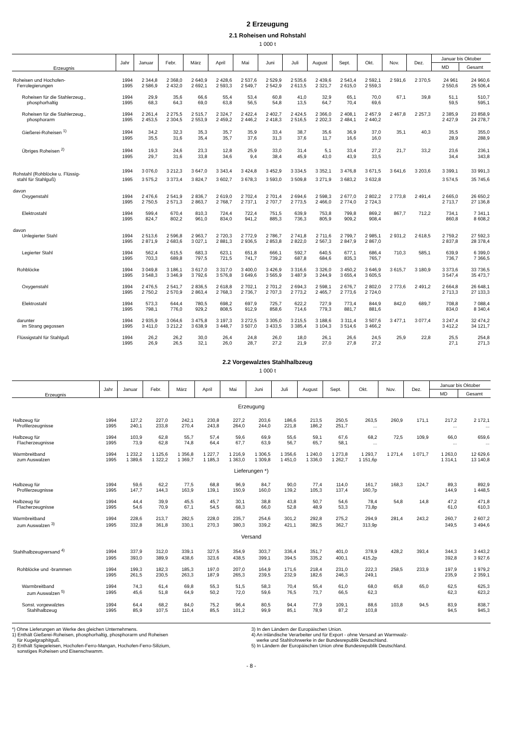2 Erzeugung
2.1 Roheisen und Rohstahl
1 000 t
| Erzeugnis | Jahr | Januar | Febr. | März | April | Mai | Juni | Juli | August | Sept. | Okt. | Nov. | Dez. | Januar bis Oktober | |
| --- | --- | --- | --- | --- | --- | --- | --- | --- | --- | --- | --- | --- | --- | --- | --- |
| | | | | | | | | | | | | | | MD | Gesamt |
| Roheisen und Hochofen- | 1994 | 2 344,8 | 2 368,0 | 2 640,9 | 2 428,6 | 2 537,6 | 2 529,9 | 2 535,6 | 2 439,6 | 2 543,4 | 2 592,1 | 2 591,6 | 2 370,5 | 24 961 | 24 960,6 |
| Ferrolegierungen | 1995 | 2 586,9 | 2 432,0 | 2 692,1 | 2 593,3 | 2 549,7 | 2 542,9 | 2 613,5 | 2 321,7 | 2 615,0 | 2 559,3 | | | 2 550,6 | 25 506,4 |
| Roheisen für die Stahlerzeug., | 1994 | 29,9 | 35,6 | 66,6 | 55,4 | 53,4 | 60,8 | 41,0 | 32,9 | 65,1 | 70,0 | 67,1 | 39,8 | 51,1 | 510,7 |
| phosphorhaltig | 1995 | 68,3 | 64,3 | 69,0 | 63,8 | 56,5 | 54,8 | 13,5 | 64,7 | 70,4 | 69,6 | | | 59,5 | 595,1 |
| Roheisen für die Stahlerzeug., | 1994 | 2 261,4 | 2 275,5 | 2 515,7 | 2 324,7 | 2 422,4 | 2 402,7 | 2 424,5 | 2 366,0 | 2 408,1 | 2 457,9 | 2 467,8 | 2 257,3 | 2 385,9 | 23 858,9 |
| phosphorarm | 1995 | 2 453,5 | 2 304,5 | 2 553,9 | 2 459,2 | 2 446,2 | 2 418,3 | 2 516,5 | 2 202,3 | 2 484,1 | 2 440,2 | | | 2 427,9 | 24 278,7 |
| Gießerei-Roheisen <sup>1)</sup> | 1994 | 34,2 | 32,3 | 35,3 | 35,7 | 35,9 | 33,4 | 38,7 | 35,6 | 36,9 | 37,0 | 35,1 | 40,3 | 35,5 | 355,0 |
| | 1995 | 35,5 | 31,6 | 35,4 | 35,7 | 37,6 | 31,3 | 37,6 | 11,7 | 16,6 | 16,0 | | | 28,9 | 288,9 |
| Übriges Roheisen <sup>2)</sup> | 1994 | 19,3 | 24,6 | 23,3 | 12,8 | 25,9 | 33,0 | 31,4 | 5,1 | 33,4 | 27,2 | 21,7 | 33,2 | 23,6 | 236,1 |
| | 1995 | 29,7 | 31,6 | 33,8 | 34,6 | 9,4 | 38,4 | 45,9 | 43,0 | 43,9 | 33,5 | | | 34,4 | 343,8 |
| Rohstahl (Rohblöcke u. Flüssig- | 1994 | 3 076,0 | 3 212,3 | 3 647,0 | 3 343,4 | 3 424,8 | 3 452,9 | 3 334,5 | 3 352,1 | 3 476,8 | 3 671,5 | 3 641,6 | 3 203,6 | 3 399,1 | 33 991,3 |
| stahl für Stahlguß) | 1995 | 3 575,2 | 3 373,4 | 3 824,7 | 3 602,7 | 3 678,3 | 3 593,0 | 3 509,8 | 3 271,9 | 3 683,2 | 3 632,8 | | | 3 574,5 | 35 745,6 |
| davon | | | | | | | | | | | | | | | |
| Oxygenstahl | 1994 | 2 476,6 | 2 541,9 | 2 836,7 | 2 619,0 | 2 702,4 | 2 701,4 | 2 694,6 | 2 598,3 | 2 677,0 | 2 802,2 | 2 773,8 | 2 491,4 | 2 665,0 | 26 650,2 |
| | 1995 | 2 750,5 | 2 571,3 | 2 863,7 | 2 768,7 | 2 737,1 | 2 707,7 | 2 773,5 | 2 466,0 | 2 774,0 | 2 724,3 | | | 2 713,7 | 27 136,8 |
| Elektrostahl | 1994 | 599,4 | 670,4 | 810,3 | 724,4 | 722,4 | 751,5 | 639,9 | 753,8 | 799,8 | 869,2 | 867,7 | 712,2 | 734,1 | 7 341,1 |
| | 1995 | 824,7 | 802,2 | 961,0 | 834,0 | 941,2 | 885,3 | 736,3 | 805,9 | 909,2 | 908,4 | | | 860,8 | 8 608,2 |
| davon | | | | | | | | | | | | | | | |
| Unlegierter Stahl | 1994 | 2 513,6 | 2 596,8 | 2 963,7 | 2 720,3 | 2 772,9 | 2 786,7 | 2 741,8 | 2 711,6 | 2 799,7 | 2 985,1 | 2 931,2 | 2 618,5 | 2 759,2 | 27 592,3 |
| | 1995 | 2 871,9 | 2 683,6 | 3 027,1 | 2 881,3 | 2 936,5 | 2 853,8 | 2 822,0 | 2 567,3 | 2 847,9 | 2 867,0 | | | 2 837,8 | 28 378,4 |
| Legierter Stahl | 1994 | 562,4 | 615,5 | 683,3 | 623,1 | 651,8 | 666,1 | 592,7 | 640,5 | 677,1 | 686,4 | 710,3 | 585,1 | 639,9 | 6 399,0 |
| | 1995 | 703,3 | 689,8 | 797,5 | 721,5 | 741,7 | 739,2 | 687,8 | 684,6 | 835,3 | 765,7 | | | 736,7 | 7 366,5 |
| Rohblöcke | 1994 | 3 049,8 | 3 186,1 | 3 617,0 | 3 317,0 | 3 400,0 | 3 426,9 | 3 316,6 | 3 326,0 | 3 450,2 | 3 646,9 | 3 615,7 | 3 180,9 | 3 373,6 | 33 736,5 |
| | 1995 | 3 548,3 | 3 346,9 | 3 792,6 | 3 576,8 | 3 649,6 | 3 565,9 | 3 487,9 | 3 244,9 | 3 655,4 | 3 605,5 | | | 3 547,4 | 35 473,7 |
| Oxygenstahl | 1994 | 2 476,5 | 2 541,7 | 2 836,5 | 2 618,8 | 2 702,1 | 2 701,2 | 2 694,3 | 2 598,1 | 2 676,7 | 2 802,0 | 2 773,6 | 2 491,2 | 2 664,8 | 26 648,1 |
| | 1995 | 2 750,2 | 2 570,9 | 2 863,4 | 2 768,3 | 2 736,7 | 2 707,3 | 2 773,2 | 2 465,7 | 2 773,6 | 2 724,0 | | | 2 713,3 | 27 133,3 |
| Elektrostahl | 1994 | 573,3 | 644,4 | 780,5 | 698,2 | 697,9 | 725,7 | 622,2 | 727,9 | 773,4 | 844,9 | 842,0 | 689,7 | 708,8 | 7 088,4 |
| | 1995 | 798,1 | 776,0 | 929,2 | 808,5 | 912,9 | 858,6 | 714,6 | 779,3 | 881,7 | 881,6 | | | 834,0 | 8 340,4 |
| darunter | 1994 | 2 935,9 | 3 064,6 | 3 475,8 | 3 197,3 | 3 272,5 | 3 305,0 | 3 215,5 | 3 188,6 | 3 311,4 | 3 507,6 | 3 477,1 | 3 077,4 | 3 247,4 | 32 474,2 |
| im Strang gegossen | 1995 | 3 411,0 | 3 212,2 | 3 638,9 | 3 448,7 | 3 507,0 | 3 433,5 | 3 385,4 | 3 104,3 | 3 514,6 | 3 466,2 | | | 3 412,2 | 34 121,7 |
| Flüssigstahl für Stahlguß | 1994 | 26,2 | 26,2 | 30,0 | 26,4 | 24,8 | 26,0 | 18,0 | 26,1 | 26,6 | 24,5 | 25,9 | 22,8 | 25,5 | 254,8 |
| | 1995 | 26,9 | 26,5 | 32,1 | 26,0 | 28,7 | 27,2 | 21,9 | 27,0 | 27,8 | 27,2 | | | 27,1 | 271,3 |
2.2 Vorgewalztes Stahlhalbzeug
1 000 t
| Erzeugnis | Jahr | Januar | Febr. | März | April | Mai | Juni | Juli | August | Sept. | Okt. | Nov. | Dez. | Januar bis Oktober | |
| --- | --- | --- | --- | --- | --- | --- | --- | --- | --- | --- | --- | --- | --- | --- | --- |
| | | | | | | | | | | | | | | MD | Gesamt |
| Erzeugung | | | | | | | | | | | | | | | |
| Halbzeug für | 1994 | 127,2 | 227,0 | 242,1 | 230,8 | 227,2 | 203,6 | 186,6 | 213,5 | 250,5 | 263,5 | 260,9 | 171,1 | 217,2 | 2 172,1 |
| Profilerzeugnisse | 1995 | 240,1 | 233,8 | 270,4 | 243,8 | 264,0 | 244,0 | 221,8 | 186,2 | 251,7 | ... | | | ... | ... |
| Halbzeug für | 1994 | 103,9 | 62,8 | 55,7 | 57,4 | 59,6 | 69,9 | 55,6 | 59,1 | 67,6 | 68,2 | 72,5 | 109,9 | 66,0 | 659,6 |
| Flacherzeugnisse | 1995 | 73,9 | 62,8 | 74,8 | 64,4 | 67,7 | 63,9 | 56,7 | 65,7 | 58,1 | ... | | | ... | ... |
| Warmbreitband | 1994 | 1 232,2 | 1 125,6 | 1 356,8 | 1 227,7 | 1 216,9 | 1 306,5 | 1 356,6 | 1 240,0 | 1 273,8 | 1 293,7 | 1 271,4 | 1 071,7 | 1 263,0 | 12 629,6 |
| zum Auswalzen | 1995 | 1 389,6 | 1 322,2 | 1 369,7 | 1 185,3 | 1 363,0 | 1 309,8 | 1 451,0 | 1 336,0 | 1 262,7 | 1 151,6p | | | 1 314,1 | 13 140,8 |
| Lieferungen *) | | | | | | | | | | | | | | | |
| Halbzeug für | 1994 | 59,6 | 62,2 | 77,5 | 68,8 | 96,9 | 84,7 | 90,0 | 77,4 | 114,0 | 161,7 | 168,3 | 124,7 | 89,3 | 892,9 |
| Profilerzeugnisse | 1995 | 147,7 | 144,3 | 163,9 | 139,1 | 150,9 | 160,0 | 139,2 | 105,3 | 137,4 | 160,7p | | | 144,9 | 1 448,5 |
| Halbzeug für | 1994 | 44,4 | 39,9 | 45,5 | 45,7 | 30,1 | 38,8 | 43,8 | 50,7 | 54,6 | 78,4 | 54,8 | 14,8 | 47,2 | 471,8 |
| Flacherzeugnisse | 1995 | 54,6 | 70,9 | 67,1 | 54,5 | 68,3 | 66,0 | 52,8 | 48,9 | 53,3 | 73,8p | | | 61,0 | 610,3 |
| Warmbreitband | 1994 | 228,6 | 213,7 | 282,5 | 228,0 | 235,7 | 254,6 | 301,2 | 292,8 | 275,2 | 294,9 | 281,4 | 243,2 | 260,7 | 2 607,2 |
| zum Auswalzen <sup>3)</sup> | 1995 | 332,8 | 361,8 | 330,1 | 270,3 | 380,3 | 339,2 | 421,1 | 382,5 | 362,7 | 313,9p | | | 349,5 | 3 494,6 |
| Versand | | | | | | | | | | | | | | | |
| Stahlhalbzeugversand <sup>4)</sup> | 1994 | 337,9 | 312,0 | 339,1 | 327,5 | 354,9 | 303,7 | 336,4 | 351,7 | 401,0 | 378,9 | 428,2 | 393,4 | 344,3 | 3 443,2 |
| | 1995 | 393,0 | 389,9 | 438,6 | 323,6 | 438,5 | 399,1 | 394,5 | 335,2 | 400,1 | 415,2p | | | 392,8 | 3 927,6 |
| Rohblöcke und -brammen | 1994 | 199,3 | 182,3 | 185,3 | 197,0 | 207,0 | 164,9 | 171,6 | 218,4 | 231,0 | 222,3 | 258,5 | 233,9 | 197,9 | 1 979,2 |
| | 1995 | 261,5 | 230,5 | 263,3 | 187,9 | 265,3 | 239,5 | 232,9 | 182,6 | 246,3 | 249,1 | | | 235,9 | 2 359,1 |
| Warmbreitband | 1994 | 74,3 | 61,4 | 69,8 | 55,3 | 51,5 | 58,3 | 70,4 | 55,4 | 61,0 | 68,0 | 65,8 | 65,0 | 62,5 | 625,3 |
| zum Auswalzen <sup>5)</sup> | 1995 | 45,6 | 51,8 | 64,9 | 50,2 | 72,0 | 59,6 | 76,5 | 73,7 | 66,5 | 62,3 | | | 62,3 | 623,2 |
| Sonst. vorgewalztes | 1994 | 64,4 | 68,2 | 84,0 | 75,2 | 96,4 | 80,5 | 94,4 | 77,9 | 109,1 | 88,6 | 103,8 | 94,5 | 83,9 | 838,7 |
| Stahlhalbzeug | 1995 | 85,9 | 107,5 | 110,4 | 85,5 | 101,2 | 99,9 | 85,1 | 78,9 | 87,2 | 103,8 | | | 94,5 | 945,3 |
*) Ohne Lieferungen an Werke des gleichen Unternehmens.
1) Enthält Gießerei-Roheisen, phosphorhaltig, phosphorarm und Roheisen
für Kugelgraphitguß.
2) Enthält Spiegeleisen, Hochofen-Ferro-Mangan, Hochofen-Ferro-Silizium,
sonstiges Roheisen und Eisenschwamm.
3) In den Ländern der Europäischen Union.
4) An inländische Verarbeiter und für Export - ohne Versand an Warmwalz-
werke und Stahlrohrwerke in der Bundesrepublik Deutschland.
5) In Ländern der Europäischen Union ohne Bundesrepublik Deutschland.
- 8 -